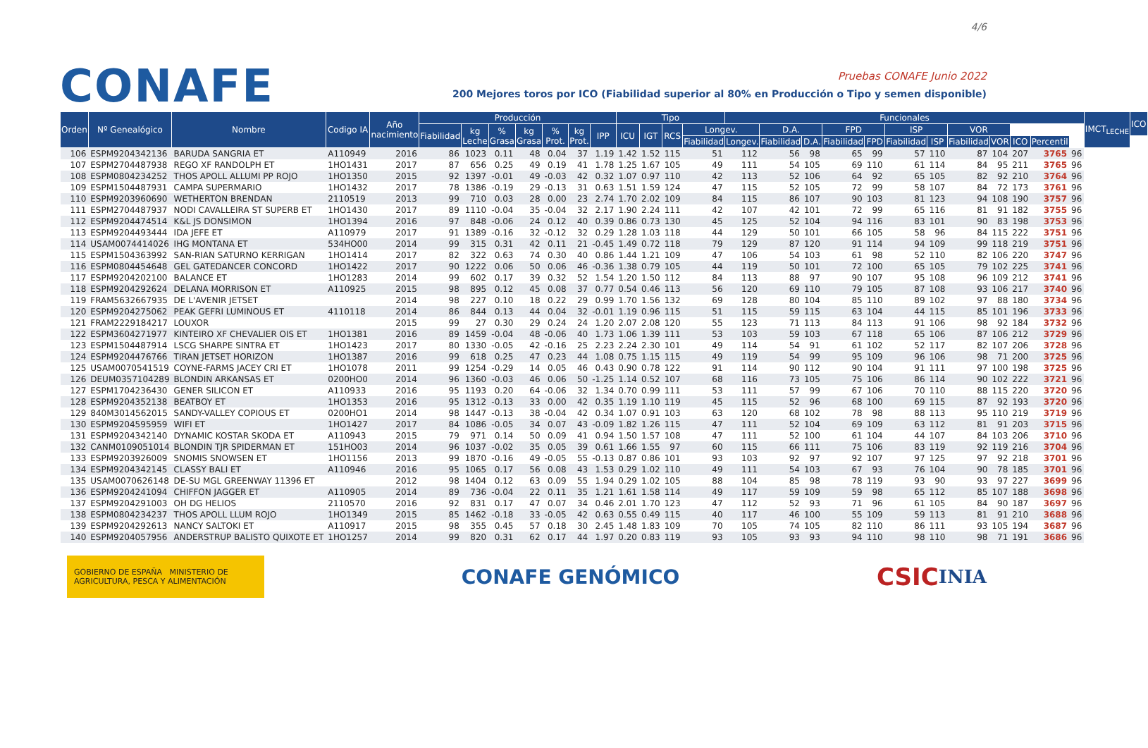CONAFE
4/6
Pruebas CONAFE Junio 2022
200 Mejores toros por ICO (Fiabilidad superior al 80% en Producción o Tipo y semen disponible)
| Orden | Nº Genealógico | Nombre | Codigo IA | Año nacimiento | Producción | | | | | | | Tipo | | | | Funcionales | | | | | | | | | | | | IMCT<sub>LECHE</sub> | ICO |
| --- | --- | --- | --- | --- | --- | --- | --- | --- | --- | --- | --- | --- | --- | --- | --- | --- | --- | --- | --- | --- | --- | --- | --- | --- | --- | --- | --- | --- | --- |
| | | | | | Fiabilidad | kg Leche | % Grasa | kg Grasa | % Prot. | kg Prot. | IPP | ICU | IGT | RCS | Longev. | | D.A. | | FPD | | ISP | | VOR | | | | | | |
| | | | | | | | | | | | | | | | Fiabilidad | Longev. | Fiabilidad | D.A. | Fiabilidad | FPD | Fiabilidad | ISP | Fiabilidad | VOR | ICO | Percentil | | | |
| 106 | ESPM9204342136 | BARUDA SANGRIA ET | A110949 | 2016 | 86 | 1023 | 0.11 | 48 | 0.04 | 37 | 1.19 | 1.42 | 1.52 | 115 | 51 | 112 | 56 | 98 | 65 | 99 | 57 | 110 | 87 | 104 | 207 | 3765 | 96 | | |
| 107 | ESPM2704487938 | REGO XF RANDOLPH ET | 1HO1431 | 2017 | 87 | 656 | 0.25 | 49 | 0.19 | 41 | 1.78 | 1.25 | 1.67 | 105 | 49 | 111 | 54 | 105 | 69 | 110 | 61 | 114 | 84 | 95 | 211 | 3765 | 96 | | |
| 108 | ESPM0804234252 | THOS APOLL ALLUMI PP ROJO | 1HO1350 | 2015 | 92 | 1397 | -0.01 | 49 | -0.03 | 42 | 0.32 | 1.07 | 0.97 | 110 | 42 | 113 | 52 | 106 | 64 | 92 | 65 | 105 | 82 | 92 | 210 | 3764 | 96 | | |
| 109 | ESPM1504487931 | CAMPA SUPERMARIO | 1HO1432 | 2017 | 78 | 1386 | -0.19 | 29 | -0.13 | 31 | 0.63 | 1.51 | 1.59 | 124 | 47 | 115 | 52 | 105 | 72 | 99 | 58 | 107 | 84 | 72 | 173 | 3761 | 96 | | |
| 110 | ESPM9203960690 | WETHERTON BRENDAN | 2110519 | 2013 | 99 | 710 | 0.03 | 28 | 0.00 | 23 | 2.74 | 1.70 | 2.02 | 109 | 84 | 115 | 86 | 107 | 90 | 103 | 81 | 123 | 94 | 108 | 190 | 3757 | 96 | | |
| 111 | ESPM2704487937 | NODI CAVALLEIRA ST SUPERB ET | 1HO1430 | 2017 | 89 | 1110 | -0.04 | 35 | -0.04 | 32 | 2.17 | 1.90 | 2.24 | 111 | 42 | 107 | 42 | 101 | 72 | 99 | 65 | 116 | 81 | 91 | 182 | 3755 | 96 | | |
| 112 | ESPM9204474514 | K&L JS DONSIMON | 1HO1394 | 2016 | 97 | 848 | -0.06 | 24 | 0.12 | 40 | 0.39 | 0.86 | 0.73 | 130 | 45 | 125 | 52 | 104 | 94 | 116 | 83 | 101 | 90 | 83 | 198 | 3753 | 96 | | |
| 113 | ESPM9204493444 | IDA JEFE ET | A110979 | 2017 | 91 | 1389 | -0.16 | 32 | -0.12 | 32 | 0.29 | 1.28 | 1.03 | 118 | 44 | 129 | 50 | 101 | 66 | 105 | 58 | 96 | 84 | 115 | 222 | 3751 | 96 | | |
| 114 | USAM0074414026 | IHG MONTANA ET | 534HO00 | 2014 | 99 | 315 | 0.31 | 42 | 0.11 | 21 | -0.45 | 1.49 | 0.72 | 118 | 79 | 129 | 87 | 120 | 91 | 114 | 94 | 109 | 99 | 118 | 219 | 3751 | 96 | | |
| 115 | ESPM1504363992 | SAN-RIAN SATURNO KERRIGAN | 1HO1414 | 2017 | 82 | 322 | 0.63 | 74 | 0.30 | 40 | 0.86 | 1.44 | 1.21 | 109 | 47 | 106 | 54 | 103 | 61 | 98 | 52 | 110 | 82 | 106 | 220 | 3747 | 96 | | |
| 116 | ESPM0804454648 | GEL GATEDANCER CONCORD | 1HO1422 | 2017 | 90 | 1222 | 0.06 | 50 | 0.06 | 46 | -0.36 | 1.38 | 0.79 | 105 | 44 | 119 | 50 | 101 | 72 | 100 | 65 | 105 | 79 | 102 | 225 | 3741 | 96 | | |
| 117 | ESPM9204202100 | BALANCE ET | 1HO1283 | 2014 | 99 | 602 | 0.17 | 39 | 0.32 | 52 | 1.54 | 1.20 | 1.50 | 112 | 84 | 113 | 88 | 97 | 90 | 107 | 95 | 108 | 96 | 109 | 212 | 3741 | 96 | | |
| 118 | ESPM9204292624 | DELANA MORRISON ET | A110925 | 2015 | 98 | 895 | 0.12 | 45 | 0.08 | 37 | 0.77 | 0.54 | 0.46 | 113 | 56 | 120 | 69 | 110 | 79 | 105 | 87 | 108 | 93 | 106 | 217 | 3740 | 96 | | |
| 119 | FRAM5632667935 | DE L'AVENIR JETSET | | 2014 | 98 | 227 | 0.10 | 18 | 0.22 | 29 | 0.99 | 1.70 | 1.56 | 132 | 69 | 128 | 80 | 104 | 85 | 110 | 89 | 102 | 97 | 88 | 180 | 3734 | 96 | | |
| 120 | ESPM9204275062 | PEAK GEFRI LUMINOUS ET | 4110118 | 2014 | 86 | 844 | 0.13 | 44 | 0.04 | 32 | -0.01 | 1.19 | 0.96 | 115 | 51 | 115 | 59 | 115 | 63 | 104 | 44 | 115 | 85 | 101 | 196 | 3733 | 96 | | |
| 121 | FRAM2229184217 | LOUXOR | | 2015 | 99 | 27 | 0.30 | 29 | 0.24 | 24 | 1.20 | 2.07 | 2.08 | 120 | 55 | 123 | 71 | 113 | 84 | 113 | 91 | 106 | 98 | 92 | 184 | 3732 | 96 | | |
| 122 | ESPM3604271977 | KINTEIRO XF CHEVALIER OIS ET | 1HO1381 | 2016 | 89 | 1459 | -0.04 | 48 | -0.06 | 40 | 1.73 | 1.06 | 1.39 | 111 | 53 | 103 | 59 | 103 | 67 | 118 | 65 | 106 | 87 | 106 | 212 | 3729 | 96 | | |
| 123 | ESPM1504487914 | LSCG SHARPE SINTRA ET | 1HO1423 | 2017 | 80 | 1330 | -0.05 | 42 | -0.16 | 25 | 2.23 | 2.24 | 2.30 | 101 | 49 | 114 | 54 | 91 | 61 | 102 | 52 | 117 | 82 | 107 | 206 | 3728 | 96 | | |
| 124 | ESPM9204476766 | TIRAN JETSET HORIZON | 1HO1387 | 2016 | 99 | 618 | 0.25 | 47 | 0.23 | 44 | 1.08 | 0.75 | 1.15 | 115 | 49 | 119 | 54 | 99 | 95 | 109 | 96 | 106 | 98 | 71 | 200 | 3725 | 96 | | |
| 125 | USAM0070541519 | COYNE-FARMS JACEY CRI ET | 1HO1078 | 2011 | 99 | 1254 | -0.29 | 14 | 0.05 | 46 | 0.43 | 0.90 | 0.78 | 122 | 91 | 114 | 90 | 112 | 90 | 104 | 91 | 111 | 97 | 100 | 198 | 3725 | 96 | | |
| 126 | DEUM0357104289 | BLONDIN ARKANSAS ET | 0200HO0 | 2014 | 96 | 1360 | -0.03 | 46 | 0.06 | 50 | -1.25 | 1.14 | 0.52 | 107 | 68 | 116 | 73 | 105 | 75 | 106 | 86 | 114 | 90 | 102 | 222 | 3721 | 96 | | |
| 127 | ESPM1704236430 | GENER SILICON ET | A110933 | 2016 | 95 | 1193 | 0.20 | 64 | -0.06 | 32 | 1.34 | 0.70 | 0.99 | 111 | 53 | 111 | 57 | 99 | 67 | 106 | 70 | 110 | 88 | 115 | 220 | 3720 | 96 | | |
| 128 | ESPM9204352138 | BEATBOY ET | 1HO1353 | 2016 | 95 | 1312 | -0.13 | 33 | 0.00 | 42 | 0.35 | 1.19 | 1.10 | 119 | 45 | 115 | 52 | 96 | 68 | 100 | 69 | 115 | 87 | 92 | 193 | 3720 | 96 | | |
| 129 | 840M3014562015 | SANDY-VALLEY COPIOUS ET | 0200HO1 | 2014 | 98 | 1447 | -0.13 | 38 | -0.04 | 42 | 0.34 | 1.07 | 0.91 | 103 | 63 | 120 | 68 | 102 | 78 | 98 | 88 | 113 | 95 | 110 | 219 | 3719 | 96 | | |
| 130 | ESPM9204595959 | WIFI ET | 1HO1427 | 2017 | 84 | 1086 | -0.05 | 34 | 0.07 | 43 | -0.09 | 1.82 | 1.26 | 115 | 47 | 111 | 52 | 104 | 69 | 109 | 63 | 112 | 81 | 91 | 203 | 3715 | 96 | | |
| 131 | ESPM9204342140 | DYNAMIC KOSTAR SKODA ET | A110943 | 2015 | 79 | 971 | 0.14 | 50 | 0.09 | 41 | 0.94 | 1.50 | 1.57 | 108 | 47 | 111 | 52 | 100 | 61 | 104 | 44 | 107 | 84 | 103 | 206 | 3710 | 96 | | |
| 132 | CANM0109051014 | BLONDIN TJR SPIDERMAN ET | 151HO03 | 2014 | 96 | 1037 | -0.02 | 35 | 0.05 | 39 | 0.61 | 1.66 | 1.55 | 97 | 60 | 115 | 66 | 111 | 75 | 106 | 83 | 119 | 92 | 119 | 216 | 3704 | 96 | | |
| 133 | ESPM9203926009 | SNOMIS SNOWSEN ET | 1HO1156 | 2013 | 99 | 1870 | -0.16 | 49 | -0.05 | 55 | -0.13 | 0.87 | 0.86 | 101 | 93 | 103 | 92 | 97 | 92 | 107 | 97 | 125 | 97 | 92 | 218 | 3701 | 96 | | |
| 134 | ESPM9204342145 | CLASSY BALI ET | A110946 | 2016 | 95 | 1065 | 0.17 | 56 | 0.08 | 43 | 1.53 | 0.29 | 1.02 | 110 | 49 | 111 | 54 | 103 | 67 | 93 | 76 | 104 | 90 | 78 | 185 | 3701 | 96 | | |
| 135 | USAM0070626148 | DE-SU MGL GREENWAY 11396 ET | | 2012 | 98 | 1404 | 0.12 | 63 | 0.09 | 55 | 1.94 | 0.29 | 1.02 | 105 | 88 | 104 | 85 | 98 | 78 | 119 | 93 | 90 | 93 | 97 | 227 | 3699 | 96 | | |
| 136 | ESPM9204241094 | CHIFFON JAGGER ET | A110905 | 2014 | 89 | 736 | -0.04 | 22 | 0.11 | 35 | 1.21 | 1.61 | 1.58 | 114 | 49 | 117 | 59 | 109 | 59 | 98 | 65 | 112 | 85 | 107 | 188 | 3698 | 96 | | |
| 137 | ESPM9204291003 | OH DG HELIOS | 2110570 | 2016 | 92 | 831 | 0.17 | 47 | 0.07 | 34 | 0.46 | 2.01 | 1.70 | 123 | 47 | 112 | 52 | 93 | 71 | 96 | 61 | 105 | 84 | 90 | 187 | 3697 | 96 | | |
| 138 | ESPM0804234237 | THOS APOLL LLUM ROJO | 1HO1349 | 2015 | 85 | 1462 | -0.18 | 33 | -0.05 | 42 | 0.63 | 0.55 | 0.49 | 115 | 40 | 117 | 46 | 100 | 55 | 109 | 59 | 113 | 81 | 91 | 210 | 3688 | 96 | | |
| 139 | ESPM9204292613 | NANCY SALTOKI ET | A110917 | 2015 | 98 | 355 | 0.45 | 57 | 0.18 | 30 | 2.45 | 1.48 | 1.83 | 109 | 70 | 105 | 74 | 105 | 82 | 110 | 86 | 111 | 93 | 105 | 194 | 3687 | 96 | | |
| 140 | ESPM9204057956 | ANDERSTRUP BALISTO QUIXOTE ET | 1HO1257 | 2014 | 99 | 820 | 0.31 | 62 | 0.17 | 44 | 1.97 | 0.20 | 0.83 | 119 | 93 | 105 | 93 | 93 | 94 | 110 | 98 | 110 | 98 | 71 | 191 | 3686 | 96 | | |
GOBIERNO DE ESPAÑA MINISTERIO DE AGRICULTURA, PESCA Y ALIMENTACIÓN
CONAFE GENÓMICO
CSIC INIA